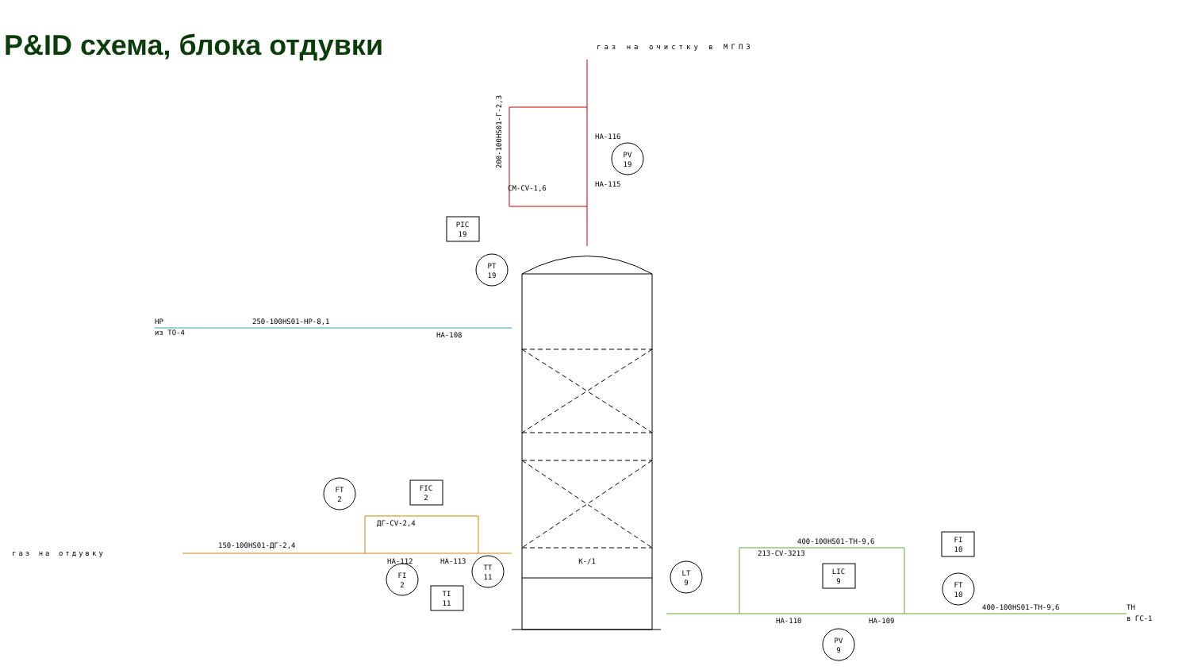P&ID схема, блока отдувки
газ на очистку в МГПЗ
газ на отдувку
PT
19
PV
19
PIC
19
FT
2
FIC
2
FI
2
TT
11
TI
11
LT
9
LIC
9
PV
9
FI
10
FT
10
K-/1
250-100HS01-HP-8,1
150-100HS01-ДГ-2,4
400-100HS01-TH-9,6
400-100HS01-TH-9,6
HA-108
HA-112
HA-113
ДГ-CV-2,4
213-CV-3213
HA-110
HA-109
HP
из TO-4
TH
в ГС-1
200-100HS01-Г-2,3
HA-116
HA-115
CM-CV-1,6